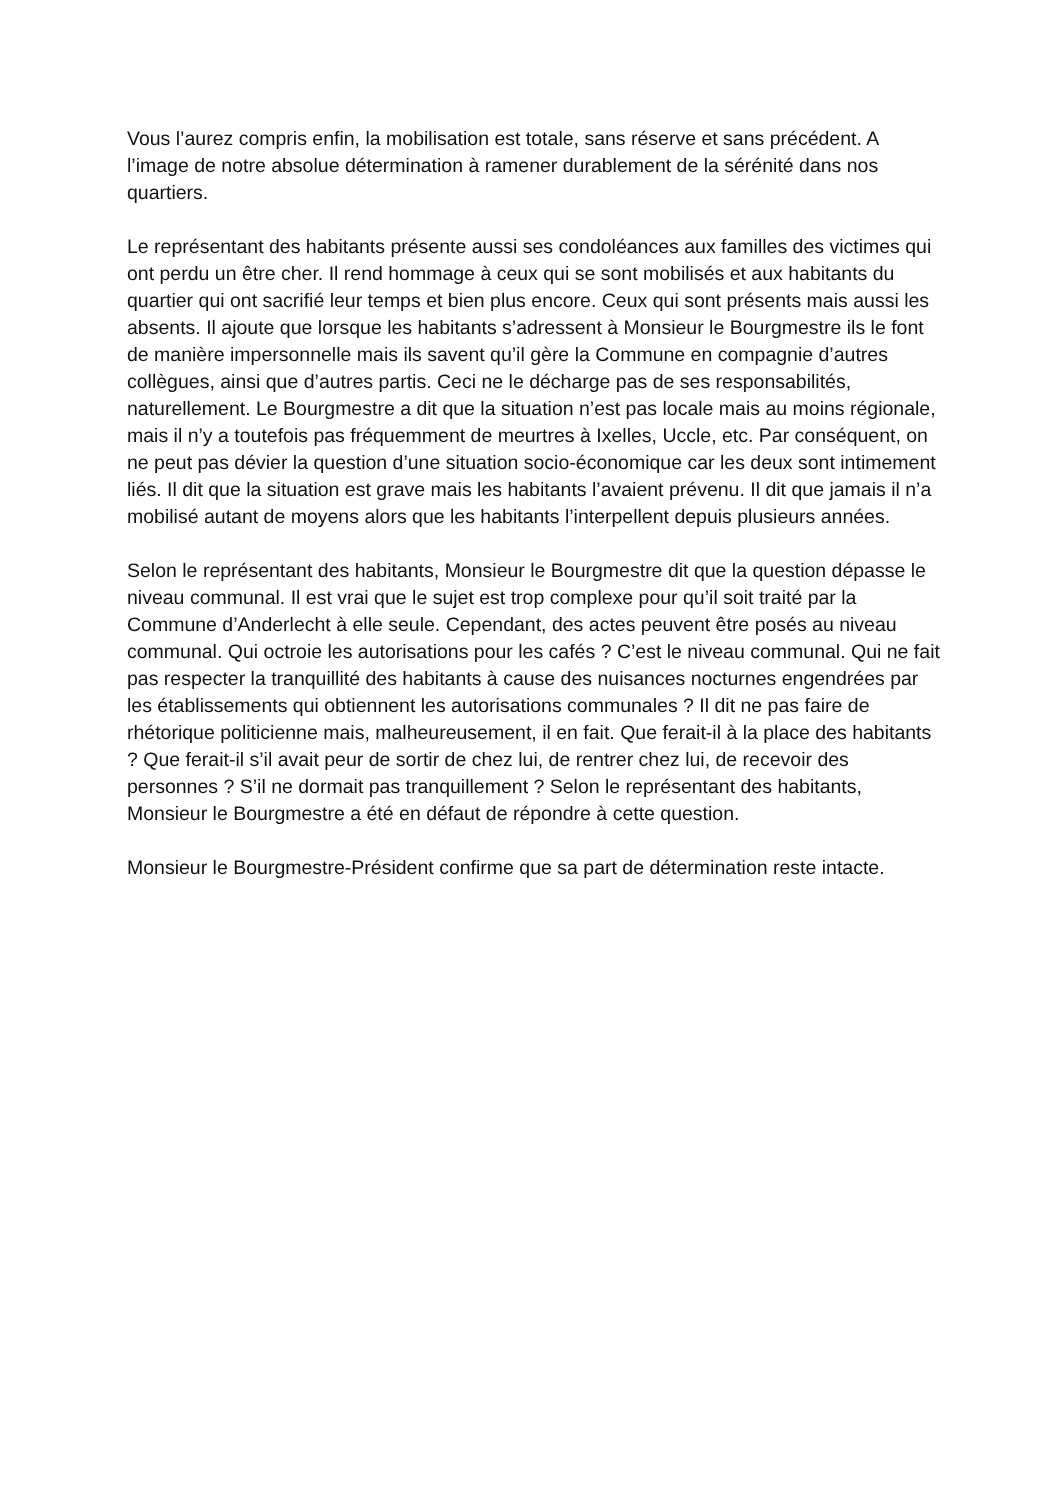Vous l’aurez compris enfin, la mobilisation est totale, sans réserve et sans précédent. A l’image de notre absolue détermination à ramener durablement de la sérénité dans nos quartiers.
Le représentant des habitants présente aussi ses condoléances aux familles des victimes qui ont perdu un être cher. Il rend hommage à ceux qui se sont mobilisés et aux habitants du quartier qui ont sacrifié leur temps et bien plus encore. Ceux qui sont présents mais aussi les absents. Il ajoute que lorsque les habitants s’adressent à Monsieur le Bourgmestre ils le font de manière impersonnelle mais ils savent qu’il gère la Commune en compagnie d’autres collègues, ainsi que d’autres partis. Ceci ne le décharge pas de ses responsabilités, naturellement. Le Bourgmestre a dit que la situation n’est pas locale mais au moins régionale, mais il n’y a toutefois pas fréquemment de meurtres à Ixelles, Uccle, etc. Par conséquent, on ne peut pas dévier la question d’une situation socio-économique car les deux sont intimement liés. Il dit que la situation est grave mais les habitants l’avaient prévenu. Il dit que jamais il n’a mobilisé autant de moyens alors que les habitants l’interpellent depuis plusieurs années.
Selon le représentant des habitants, Monsieur le Bourgmestre dit que la question dépasse le niveau communal. Il est vrai que le sujet est trop complexe pour qu’il soit traité par la Commune d’Anderlecht à elle seule. Cependant, des actes peuvent être posés au niveau communal. Qui octroie les autorisations pour les cafés ? C’est le niveau communal. Qui ne fait pas respecter la tranquillité des habitants à cause des nuisances nocturnes engendrées par les établissements qui obtiennent les autorisations communales ? Il dit ne pas faire de rhétorique politicienne mais, malheureusement, il en fait. Que ferait-il à la place des habitants ? Que ferait-il s’il avait peur de sortir de chez lui, de rentrer chez lui, de recevoir des personnes ? S’il ne dormait pas tranquillement ? Selon le représentant des habitants, Monsieur le Bourgmestre a été en défaut de répondre à cette question.
Monsieur le Bourgmestre-Président confirme que sa part de détermination reste intacte.